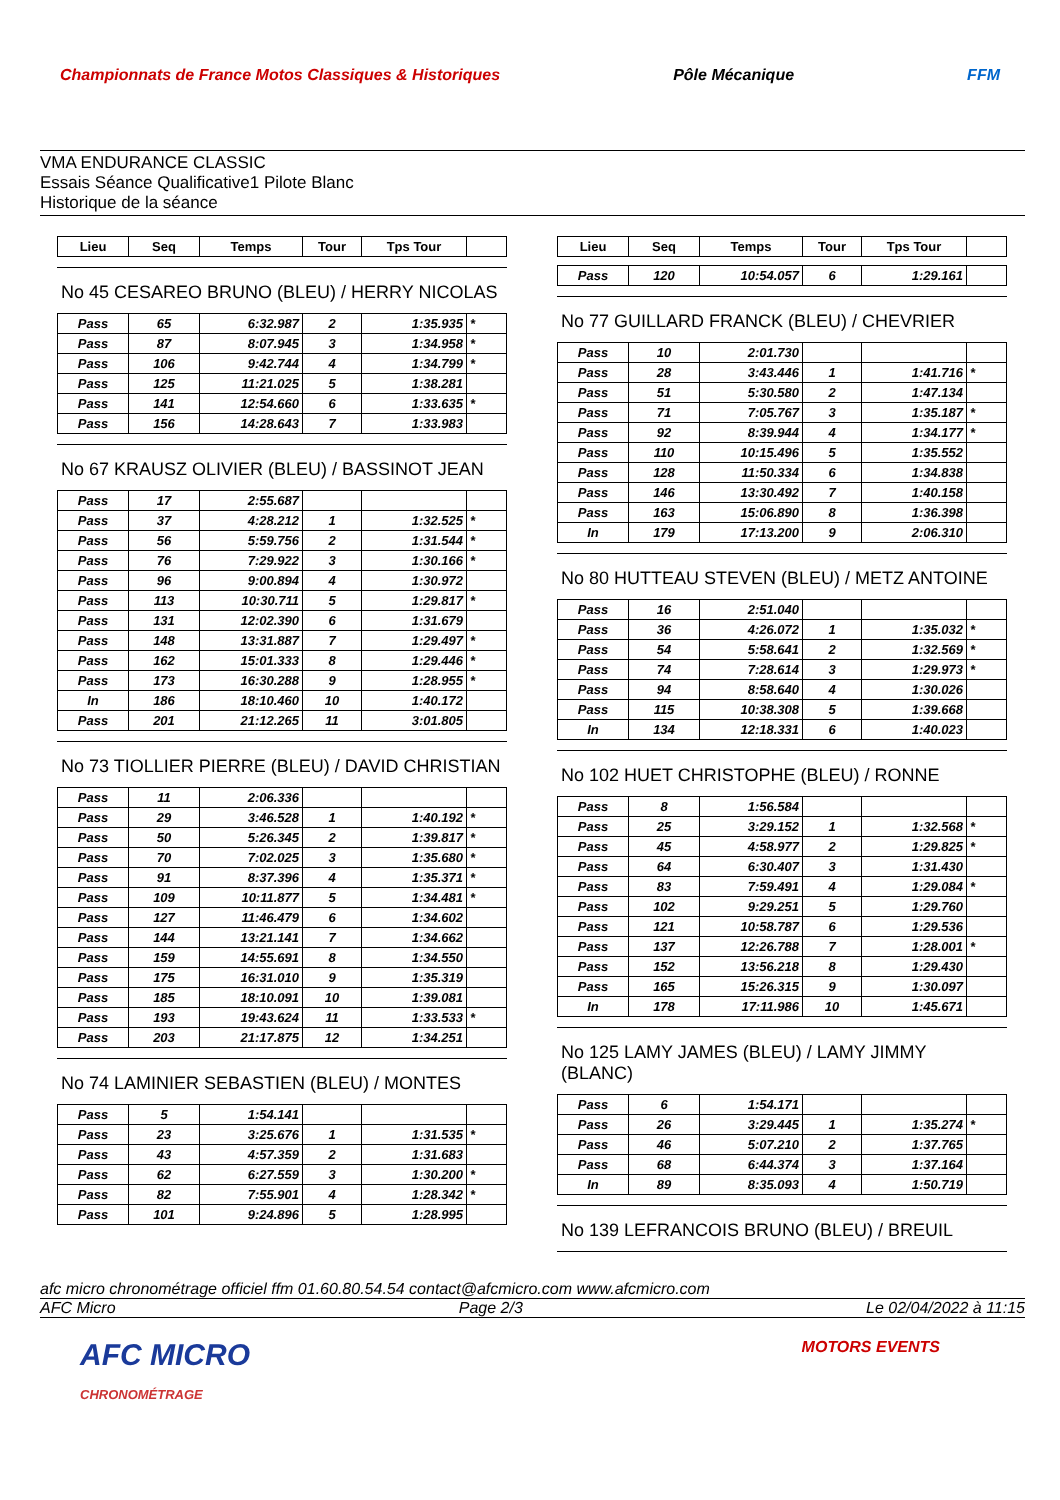Championnats de France Motos Classiques & Historiques Pôle Mécanique FFM
VMA ENDURANCE CLASSIC
Essais Séance Qualificative1 Pilote Blanc
Historique de la séance
| Lieu | Seq | Temps | Tour | Tps Tour | |
| --- | --- | --- | --- | --- | --- |
No 45 CESAREO BRUNO (BLEU) / HERRY NICOLAS
| Pass | 65 | 6:32.987 | 2 | 1:35.935 | * |
| Pass | 87 | 8:07.945 | 3 | 1:34.958 | * |
| Pass | 106 | 9:42.744 | 4 | 1:34.799 | * |
| Pass | 125 | 11:21.025 | 5 | 1:38.281 | |
| Pass | 141 | 12:54.660 | 6 | 1:33.635 | * |
| Pass | 156 | 14:28.643 | 7 | 1:33.983 | |
No 67 KRAUSZ OLIVIER (BLEU) / BASSINOT JEAN
| Pass | 17 | 2:55.687 | | | |
| Pass | 37 | 4:28.212 | 1 | 1:32.525 | * |
| Pass | 56 | 5:59.756 | 2 | 1:31.544 | * |
| Pass | 76 | 7:29.922 | 3 | 1:30.166 | * |
| Pass | 96 | 9:00.894 | 4 | 1:30.972 | |
| Pass | 113 | 10:30.711 | 5 | 1:29.817 | * |
| Pass | 131 | 12:02.390 | 6 | 1:31.679 | |
| Pass | 148 | 13:31.887 | 7 | 1:29.497 | * |
| Pass | 162 | 15:01.333 | 8 | 1:29.446 | * |
| Pass | 173 | 16:30.288 | 9 | 1:28.955 | * |
| In | 186 | 18:10.460 | 10 | 1:40.172 | |
| Pass | 201 | 21:12.265 | 11 | 3:01.805 | |
No 73 TIOLLIER PIERRE (BLEU) / DAVID CHRISTIAN
| Pass | 11 | 2:06.336 | | | |
| Pass | 29 | 3:46.528 | 1 | 1:40.192 | * |
| Pass | 50 | 5:26.345 | 2 | 1:39.817 | * |
| Pass | 70 | 7:02.025 | 3 | 1:35.680 | * |
| Pass | 91 | 8:37.396 | 4 | 1:35.371 | * |
| Pass | 109 | 10:11.877 | 5 | 1:34.481 | * |
| Pass | 127 | 11:46.479 | 6 | 1:34.602 | |
| Pass | 144 | 13:21.141 | 7 | 1:34.662 | |
| Pass | 159 | 14:55.691 | 8 | 1:34.550 | |
| Pass | 175 | 16:31.010 | 9 | 1:35.319 | |
| Pass | 185 | 18:10.091 | 10 | 1:39.081 | |
| Pass | 193 | 19:43.624 | 11 | 1:33.533 | * |
| Pass | 203 | 21:17.875 | 12 | 1:34.251 | |
No 74 LAMINIER SEBASTIEN (BLEU) / MONTES
| Pass | 5 | 1:54.141 | | | |
| Pass | 23 | 3:25.676 | 1 | 1:31.535 | * |
| Pass | 43 | 4:57.359 | 2 | 1:31.683 | |
| Pass | 62 | 6:27.559 | 3 | 1:30.200 | * |
| Pass | 82 | 7:55.901 | 4 | 1:28.342 | * |
| Pass | 101 | 9:24.896 | 5 | 1:28.995 | |
| Lieu | Seq | Temps | Tour | Tps Tour | |
| --- | --- | --- | --- | --- | --- |
| Pass | 120 | 10:54.057 | 6 | 1:29.161 | |
No 77 GUILLARD FRANCK (BLEU) / CHEVRIER
| Pass | 10 | 2:01.730 | | | |
| Pass | 28 | 3:43.446 | 1 | 1:41.716 | * |
| Pass | 51 | 5:30.580 | 2 | 1:47.134 | |
| Pass | 71 | 7:05.767 | 3 | 1:35.187 | * |
| Pass | 92 | 8:39.944 | 4 | 1:34.177 | * |
| Pass | 110 | 10:15.496 | 5 | 1:35.552 | |
| Pass | 128 | 11:50.334 | 6 | 1:34.838 | |
| Pass | 146 | 13:30.492 | 7 | 1:40.158 | |
| Pass | 163 | 15:06.890 | 8 | 1:36.398 | |
| In | 179 | 17:13.200 | 9 | 2:06.310 | |
No 80 HUTTEAU STEVEN (BLEU) / METZ ANTOINE
| Pass | 16 | 2:51.040 | | | |
| Pass | 36 | 4:26.072 | 1 | 1:35.032 | * |
| Pass | 54 | 5:58.641 | 2 | 1:32.569 | * |
| Pass | 74 | 7:28.614 | 3 | 1:29.973 | * |
| Pass | 94 | 8:58.640 | 4 | 1:30.026 | |
| Pass | 115 | 10:38.308 | 5 | 1:39.668 | |
| In | 134 | 12:18.331 | 6 | 1:40.023 | |
No 102 HUET CHRISTOPHE (BLEU) / RONNE
| Pass | 8 | 1:56.584 | | | |
| Pass | 25 | 3:29.152 | 1 | 1:32.568 | * |
| Pass | 45 | 4:58.977 | 2 | 1:29.825 | * |
| Pass | 64 | 6:30.407 | 3 | 1:31.430 | |
| Pass | 83 | 7:59.491 | 4 | 1:29.084 | * |
| Pass | 102 | 9:29.251 | 5 | 1:29.760 | |
| Pass | 121 | 10:58.787 | 6 | 1:29.536 | |
| Pass | 137 | 12:26.788 | 7 | 1:28.001 | * |
| Pass | 152 | 13:56.218 | 8 | 1:29.430 | |
| Pass | 165 | 15:26.315 | 9 | 1:30.097 | |
| In | 178 | 17:11.986 | 10 | 1:45.671 | |
No 125 LAMY JAMES (BLEU) / LAMY JIMMY (BLANC)
| Pass | 6 | 1:54.171 | | | |
| Pass | 26 | 3:29.445 | 1 | 1:35.274 | * |
| Pass | 46 | 5:07.210 | 2 | 1:37.765 | |
| Pass | 68 | 6:44.374 | 3 | 1:37.164 | |
| In | 89 | 8:35.093 | 4 | 1:50.719 | |
No 139 LEFRANCOIS BRUNO (BLEU) / BREUIL
afc micro chronométrage officiel ffm 01.60.80.54.54 contact@afcmicro.com www.afcmicro.com
AFC Micro Page 2/3 Le 02/04/2022 à 11:15
AFC MICRO
CHRONOMÉTRAGE MOTORS EVENTS